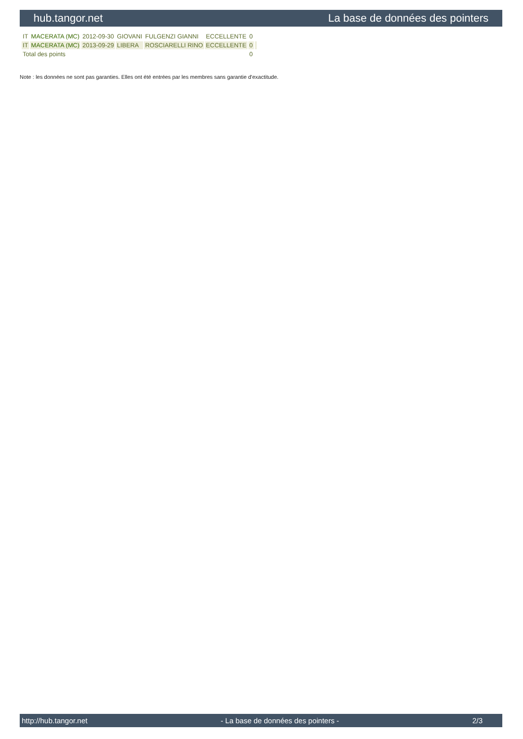hub.tangor.net La base de données des pointers
| IT | MACERATA (MC) | 2012-09-30 | GIOVANI | FULGENZI GIANNI | ECCELLENTE | 0 | |
| IT | MACERATA (MC) | 2013-09-29 | LIBERA | ROSCIARELLI RINO | ECCELLENTE | 0 | |
| Total des points | | | | | | 0 | |
Note : les données ne sont pas garanties. Elles ont été entrées par les membres sans garantie d'exactitude.
http://hub.tangor.net - La base de données des pointers - 2/3